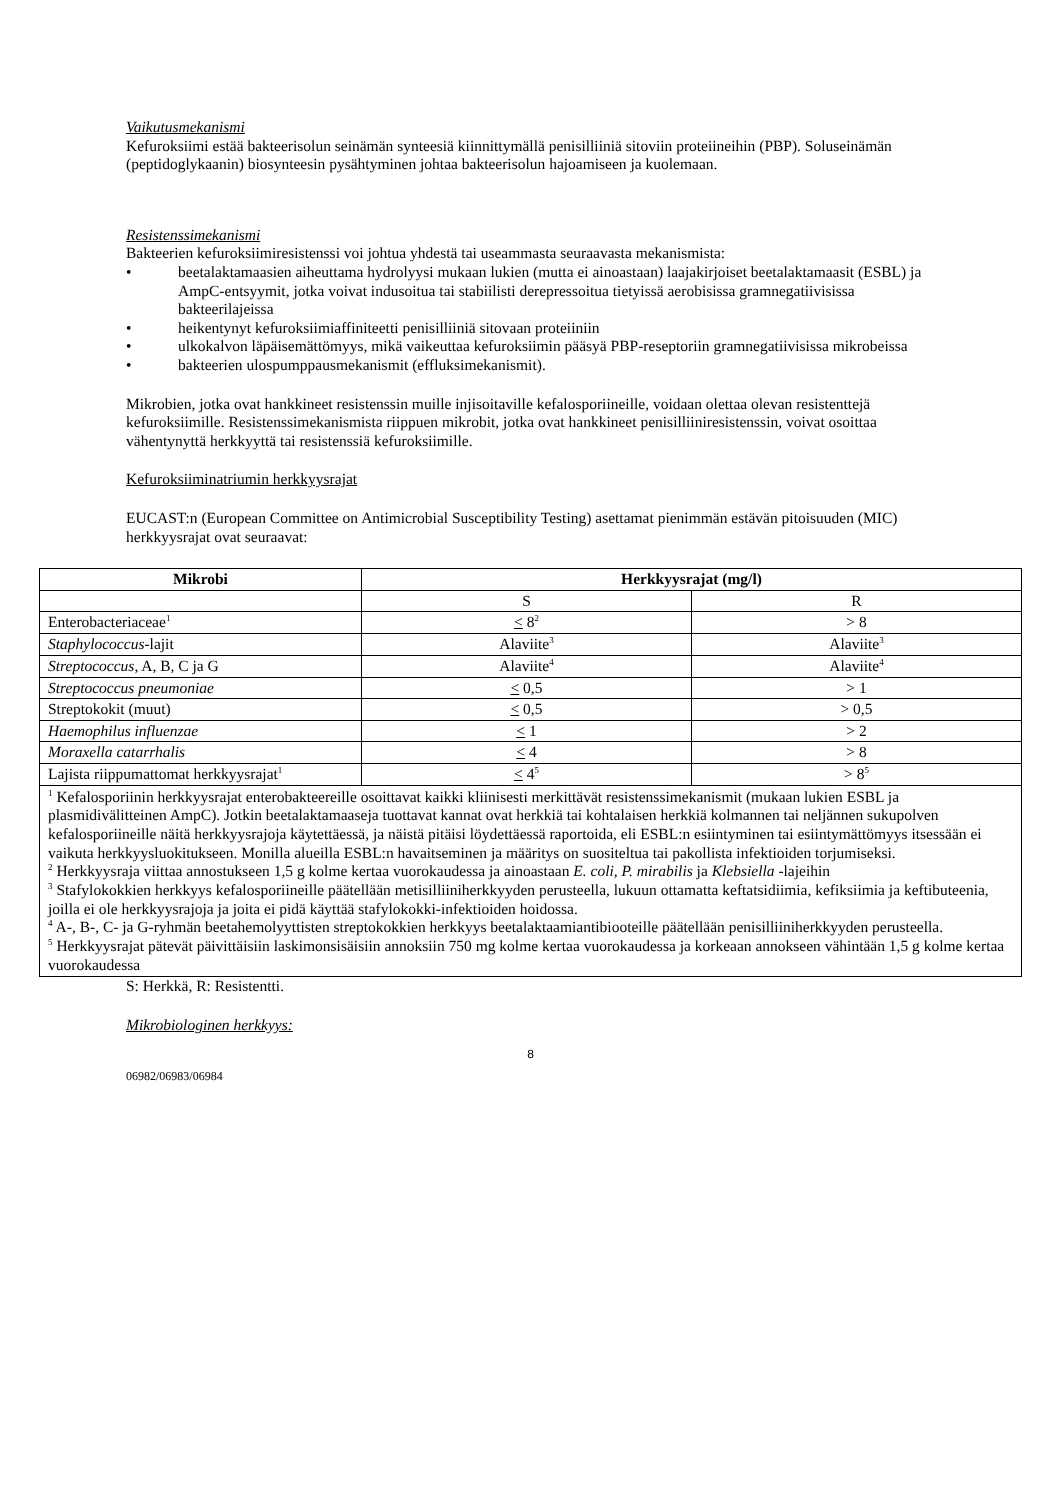Vaikutusmekanismi
Kefuroksiimi estää bakteerisolun seinämän synteesiä kiinnittymällä penisilliiniä sitoviin proteiineihin (PBP). Soluseinämän (peptidoglykaanin) biosynteesin pysähtyminen johtaa bakteerisolun hajoamiseen ja kuolemaan.
Resistenssimekanismi
Bakteerien kefuroksiimiresistenssi voi johtua yhdestä tai useammasta seuraavasta mekanismista:
• beetalaktamaasien aiheuttama hydrolyysi mukaan lukien (mutta ei ainoastaan) laajakirjoiset beetalaktamaasit (ESBL) ja AmpC-entsyymit, jotka voivat indusoitua tai stabiilisti derepressoitua tietyissä aerobisissa gramnegatiivisissa bakteerilajeissa
• heikentynyt kefuroksiimiaffiniteetti penisilliiniä sitovaan proteiiniin
• ulkokalvon läpäisemättömyys, mikä vaikeuttaa kefuroksiimin pääsyä PBP-reseptoriin gramnegatiivisissa mikrobeissa
• bakteerien ulospumppausmekanismit (effluksimekanismit).
Mikrobien, jotka ovat hankkineet resistenssin muille injisoitaville kefalosporiineille, voidaan olettaa olevan resistenttejä kefuroksiimille. Resistenssimekanismista riippuen mikrobit, jotka ovat hankkineet penisilliiniresistenssin, voivat osoittaa vähentynyttä herkkyyttä tai resistenssiä kefuroksiimille.
Kefuroksiiminatriumin herkkyysrajat
EUCAST:n (European Committee on Antimicrobial Susceptibility Testing) asettamat pienimmän estävän pitoisuuden (MIC) herkkyysrajat ovat seuraavat:
| Mikrobi | Herkkyysrajat (mg/l) | |
| --- | --- | --- |
| | S | R |
| Enterobacteriaceae<sup>1</sup> | < 8<sup>2</sup> | > 8 |
| Staphylococcus -lajit | Alaviite<sup>3</sup> | Alaviite<sup>3</sup> |
| Streptococcus , A, B, C ja G | Alaviite<sup>4</sup> | Alaviite<sup>4</sup> |
| Streptococcus pneumoniae | < 0,5 | > 1 |
| Streptokokit (muut) | < 0,5 | > 0,5 |
| Haemophilus influenzae | < 1 | > 2 |
| Moraxella catarrhalis | < 4 | > 8 |
| Lajista riippumattomat herkkyysrajat<sup>1</sup> | < 4<sup>5</sup> | > 8<sup>5</sup> |
| <sup>1</sup> Kefalosporiinin herkkyysrajat enterobakteereille osoittavat kaikki kliinisesti merkittävät resistenssimekanismit (mukaan lukien ESBL ja plasmidivälitteinen AmpC). Jotkin beetalaktamaaseja tuottavat kannat ovat herkkiä tai kohtalaisen herkkiä kolmannen tai neljännen sukupolven kefalosporiineille näitä herkkyysrajoja käytettäessä, ja näistä pitäisi löydettäessä raportoida, eli ESBL:n esiintyminen tai esiintymättömyys itsessään ei vaikuta herkkyysluokitukseen. Monilla alueilla ESBL:n havaitseminen ja määritys on suositeltua tai pakollista infektioiden torjumiseksi. <sup>2</sup> Herkkyysraja viittaa annostukseen 1,5 g kolme kertaa vuorokaudessa ja ainoastaan E. coli, P. mirabilis ja Klebsiella -lajeihin <sup>3</sup> Stafylokokkien herkkyys kefalosporiineille päätellään metisilliiniherkkyyden perusteella, lukuun ottamatta keftatsidiimia, kefiksiimia ja keftibuteenia, joilla ei ole herkkyysrajoja ja joita ei pidä käyttää stafylokokki-infektioiden hoidossa. <sup>4</sup> A-, B-, C- ja G-ryhmän beetahemolyyttisten streptokokkien herkkyys beetalaktaamiantibiooteille päätellään penisilliiniherkkyyden perusteella. <sup>5</sup> Herkkyysrajat pätevät päivittäisiin laskimonsisäisiin annoksiin 750 mg kolme kertaa vuorokaudessa ja korkeaan annokseen vähintään 1,5 g kolme kertaa vuorokaudessa | | |
S: Herkkä, R: Resistentti.
Mikrobiologinen herkkyys:
8
06982/06983/06984